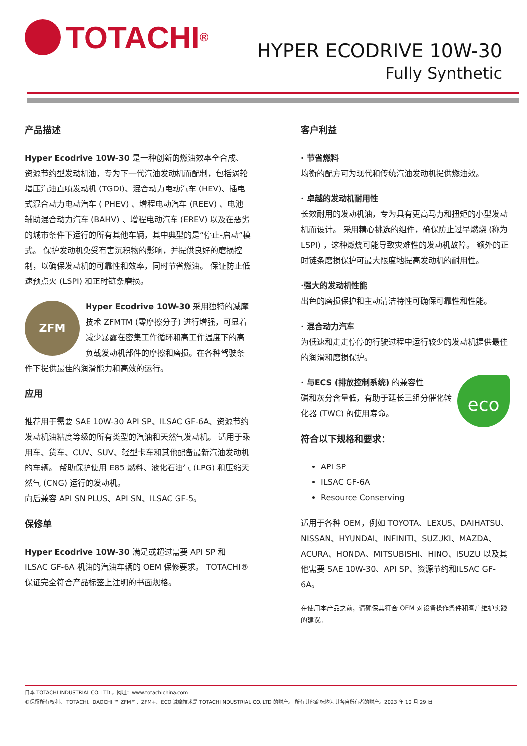TOTACHI<sup>®</sup>
HYPER ECODRIVE 10W-30
Fully Synthetic
产品描述
Hyper Ecodrive 10W-30 是一种创新的燃油效率全合成、资源节约型发动机油，专为下一代汽油发动机而配制，包括涡轮增压汽油直喷发动机 (TGDI)、混合动力电动汽车 (HEV)、插电式混合动力电动汽车 ( PHEV) 、增程电动汽车 (REEV) 、电池辅助混合动力汽车 (BAHV) 、增程电动汽车 (EREV) 以及在恶劣的城市条件下运行的所有其他车辆，其中典型的是“停止-启动”模式。 保护发动机免受有害沉积物的影响，并提供良好的磨损控制，以确保发动机的可靠性和效率，同时节省燃油。 保证防止低速预点火 (LSPI) 和正时链条磨损。
ZFM Hyper Ecodrive 10W-30 采用独特的减摩技术 ZFMTM (零摩擦分子) 进行增强，可显着减少暴露在密集工作循环和高工作温度下的高负载发动机部件的摩擦和磨损。在各种驾驶条件下提供最佳的润滑能力和高效的运行。
应用
推荐用于需要 SAE 10W-30 API SP、ILSAC GF-6A、资源节约发动机油粘度等级的所有类型的汽油和天然气发动机。 适用于乘用车、货车、CUV、SUV、轻型卡车和其他配备最新汽油发动机的车辆。 帮助保护使用 E85 燃料、液化石油气 (LPG) 和压缩天然气 (CNG) 运行的发动机。
向后兼容 API SN PLUS、API SN、ILSAC GF-5。
保修单
Hyper Ecodrive 10W-30 满足或超过需要 API SP 和 ILSAC GF-6A 机油的汽油车辆的 OEM 保修要求。 TOTACHI® 保证完全符合产品标签上注明的书面规格。
客户利益
· 节省燃料
均衡的配方可为现代和传统汽油发动机提供燃油效。
· 卓越的发动机耐用性
长效耐用的发动机油，专为具有更高马力和扭矩的小型发动机而设计。 采用精心挑选的组件，确保防止过早燃烧 (称为 LSPI) ，这种燃烧可能导致灾难性的发动机故障。 额外的正时链条磨损保护可最大限度地提高发动机的耐用性。
·强大的发动机性能
出色的磨损保护和主动清洁特性可确保可靠性和性能。
· 混合动力汽车
为低速和走走停停的行驶过程中运行较少的发动机提供最佳的润滑和磨损保护。
eco · 与ECS (排放控制系统) 的兼容性
磷和灰分含量低，有助于延长三组分催化转化器 (TWC) 的使用寿命。
符合以下规格和要求：
API SP
ILSAC GF-6A
Resource Conserving
适用于各种 OEM，例如 TOYOTA、LEXUS、DAIHATSU、NISSAN、HYUNDAI、INFINITI、SUZUKI、MAZDA、ACURA、HONDA、MITSUBISHI、HINO、ISUZU 以及其他需要 SAE 10W-30、API SP、资源节约和ILSAC GF-6A。
在使用本产品之前，请确保其符合 OEM 对设备操作条件和客户维护实践的建议。
日本 TOTACHI INDUSTRIAL CO. LTD.，网址：www.totachichina.com
©保留所有权利。 TOTACHI、DAOCHI ™ ZFM™、ZFM+、ECO 减摩技术是 TOTACHI NDUSTRIAL CO. LTD 的财产。 所有其他商标均为其各自所有者的财产。2023 年 10 月 29 日